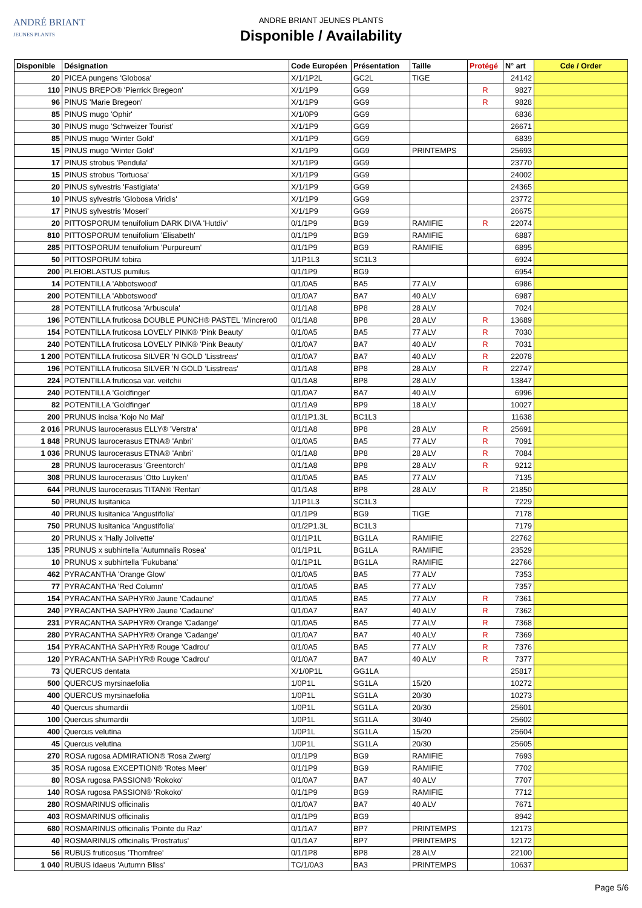ANDRÉ BRIANT
JEUNES PLANTS
ANDRE BRIANT JEUNES PLANTS
Disponible / Availability
| Disponible | Désignation | Code Européen | Présentation | Taille | Protégé | N° art | Cde / Order |
| --- | --- | --- | --- | --- | --- | --- | --- |
| 20 | PICEA pungens 'Globosa' | X/1/1P2L | GC2L | TIGE | | 24142 | |
| 110 | PINUS BREPO® 'Pierrick Bregeon' | X/1/1P9 | GG9 | | R | 9827 | |
| 96 | PINUS 'Marie Bregeon' | X/1/1P9 | GG9 | | R | 9828 | |
| 85 | PINUS mugo 'Ophir' | X/1/0P9 | GG9 | | | 6836 | |
| 30 | PINUS mugo 'Schweizer Tourist' | X/1/1P9 | GG9 | | | 26671 | |
| 85 | PINUS mugo 'Winter Gold' | X/1/1P9 | GG9 | | | 6839 | |
| 15 | PINUS mugo 'Winter Gold' | X/1/1P9 | GG9 | PRINTEMPS | | 25693 | |
| 17 | PINUS strobus 'Pendula' | X/1/1P9 | GG9 | | | 23770 | |
| 15 | PINUS strobus 'Tortuosa' | X/1/1P9 | GG9 | | | 24002 | |
| 20 | PINUS sylvestris 'Fastigiata' | X/1/1P9 | GG9 | | | 24365 | |
| 10 | PINUS sylvestris 'Globosa Viridis' | X/1/1P9 | GG9 | | | 23772 | |
| 17 | PINUS sylvestris 'Moseri' | X/1/1P9 | GG9 | | | 26675 | |
| 20 | PITTOSPORUM tenuifolium DARK DIVA 'Hutdiv' | 0/1/1P9 | BG9 | RAMIFIE | R | 22074 | |
| 810 | PITTOSPORUM tenuifolium 'Elisabeth' | 0/1/1P9 | BG9 | RAMIFIE | | 6887 | |
| 285 | PITTOSPORUM tenuifolium 'Purpureum' | 0/1/1P9 | BG9 | RAMIFIE | | 6895 | |
| 50 | PITTOSPORUM tobira | 1/1P1L3 | SC1L3 | | | 6924 | |
| 200 | PLEIOBLASTUS pumilus | 0/1/1P9 | BG9 | | | 6954 | |
| 14 | POTENTILLA 'Abbotswood' | 0/1/0A5 | BA5 | 77 ALV | | 6986 | |
| 200 | POTENTILLA 'Abbotswood' | 0/1/0A7 | BA7 | 40 ALV | | 6987 | |
| 28 | POTENTILLA fruticosa 'Arbuscula' | 0/1/1A8 | BP8 | 28 ALV | | 7024 | |
| 196 | POTENTILLA fruticosa DOUBLE PUNCH® PASTEL 'Mincrero0 | 0/1/1A8 | BP8 | 28 ALV | R | 13689 | |
| 154 | POTENTILLA fruticosa LOVELY PINK® 'Pink Beauty' | 0/1/0A5 | BA5 | 77 ALV | R | 7030 | |
| 240 | POTENTILLA fruticosa LOVELY PINK® 'Pink Beauty' | 0/1/0A7 | BA7 | 40 ALV | R | 7031 | |
| 1 200 | POTENTILLA fruticosa SILVER 'N GOLD 'Lisstreas' | 0/1/0A7 | BA7 | 40 ALV | R | 22078 | |
| 196 | POTENTILLA fruticosa SILVER 'N GOLD 'Lisstreas' | 0/1/1A8 | BP8 | 28 ALV | R | 22747 | |
| 224 | POTENTILLA fruticosa var. veitchii | 0/1/1A8 | BP8 | 28 ALV | | 13847 | |
| 240 | POTENTILLA 'Goldfinger' | 0/1/0A7 | BA7 | 40 ALV | | 6996 | |
| 82 | POTENTILLA 'Goldfinger' | 0/1/1A9 | BP9 | 18 ALV | | 10027 | |
| 200 | PRUNUS incisa 'Kojo No Mai' | 0/1/1P1.3L | BC1L3 | | | 11638 | |
| 2 016 | PRUNUS laurocerasus ELLY® 'Verstra' | 0/1/1A8 | BP8 | 28 ALV | R | 25691 | |
| 1 848 | PRUNUS laurocerasus ETNA® 'Anbri' | 0/1/0A5 | BA5 | 77 ALV | R | 7091 | |
| 1 036 | PRUNUS laurocerasus ETNA® 'Anbri' | 0/1/1A8 | BP8 | 28 ALV | R | 7084 | |
| 28 | PRUNUS laurocerasus 'Greentorch' | 0/1/1A8 | BP8 | 28 ALV | R | 9212 | |
| 308 | PRUNUS laurocerasus 'Otto Luyken' | 0/1/0A5 | BA5 | 77 ALV | | 7135 | |
| 644 | PRUNUS laurocerasus TITAN® 'Rentan' | 0/1/1A8 | BP8 | 28 ALV | R | 21850 | |
| 50 | PRUNUS lusitanica | 1/1P1L3 | SC1L3 | | | 7229 | |
| 40 | PRUNUS lusitanica 'Angustifolia' | 0/1/1P9 | BG9 | TIGE | | 7178 | |
| 750 | PRUNUS lusitanica 'Angustifolia' | 0/1/2P1.3L | BC1L3 | | | 7179 | |
| 20 | PRUNUS x 'Hally Jolivette' | 0/1/1P1L | BG1LA | RAMIFIE | | 22762 | |
| 135 | PRUNUS x subhirtella 'Autumnalis Rosea' | 0/1/1P1L | BG1LA | RAMIFIE | | 23529 | |
| 10 | PRUNUS x subhirtella 'Fukubana' | 0/1/1P1L | BG1LA | RAMIFIE | | 22766 | |
| 462 | PYRACANTHA 'Orange Glow' | 0/1/0A5 | BA5 | 77 ALV | | 7353 | |
| 77 | PYRACANTHA 'Red Column' | 0/1/0A5 | BA5 | 77 ALV | | 7357 | |
| 154 | PYRACANTHA SAPHYR® Jaune 'Cadaune' | 0/1/0A5 | BA5 | 77 ALV | R | 7361 | |
| 240 | PYRACANTHA SAPHYR® Jaune 'Cadaune' | 0/1/0A7 | BA7 | 40 ALV | R | 7362 | |
| 231 | PYRACANTHA SAPHYR® Orange 'Cadange' | 0/1/0A5 | BA5 | 77 ALV | R | 7368 | |
| 280 | PYRACANTHA SAPHYR® Orange 'Cadange' | 0/1/0A7 | BA7 | 40 ALV | R | 7369 | |
| 154 | PYRACANTHA SAPHYR® Rouge 'Cadrou' | 0/1/0A5 | BA5 | 77 ALV | R | 7376 | |
| 120 | PYRACANTHA SAPHYR® Rouge 'Cadrou' | 0/1/0A7 | BA7 | 40 ALV | R | 7377 | |
| 73 | QUERCUS dentata | X/1/0P1L | GG1LA | | | 25817 | |
| 500 | QUERCUS myrsinaefolia | 1/0P1L | SG1LA | 15/20 | | 10272 | |
| 400 | QUERCUS myrsinaefolia | 1/0P1L | SG1LA | 20/30 | | 10273 | |
| 40 | Quercus shumardii | 1/0P1L | SG1LA | 20/30 | | 25601 | |
| 100 | Quercus shumardii | 1/0P1L | SG1LA | 30/40 | | 25602 | |
| 400 | Quercus velutina | 1/0P1L | SG1LA | 15/20 | | 25604 | |
| 45 | Quercus velutina | 1/0P1L | SG1LA | 20/30 | | 25605 | |
| 270 | ROSA rugosa ADMIRATION® 'Rosa Zwerg' | 0/1/1P9 | BG9 | RAMIFIE | | 7693 | |
| 35 | ROSA rugosa EXCEPTION® 'Rotes Meer' | 0/1/1P9 | BG9 | RAMIFIE | | 7702 | |
| 80 | ROSA rugosa PASSION® 'Rokoko' | 0/1/0A7 | BA7 | 40 ALV | | 7707 | |
| 140 | ROSA rugosa PASSION® 'Rokoko' | 0/1/1P9 | BG9 | RAMIFIE | | 7712 | |
| 280 | ROSMARINUS officinalis | 0/1/0A7 | BA7 | 40 ALV | | 7671 | |
| 403 | ROSMARINUS officinalis | 0/1/1P9 | BG9 | | | 8942 | |
| 680 | ROSMARINUS officinalis 'Pointe du Raz' | 0/1/1A7 | BP7 | PRINTEMPS | | 12173 | |
| 40 | ROSMARINUS officinalis 'Prostratus' | 0/1/1A7 | BP7 | PRINTEMPS | | 12172 | |
| 56 | RUBUS fruticosus 'Thornfree' | 0/1/1P8 | BP8 | 28 ALV | | 22100 | |
| 1 040 | RUBUS idaeus 'Autumn Bliss' | TC/1/0A3 | BA3 | PRINTEMPS | | 10637 | |
Page 5/6